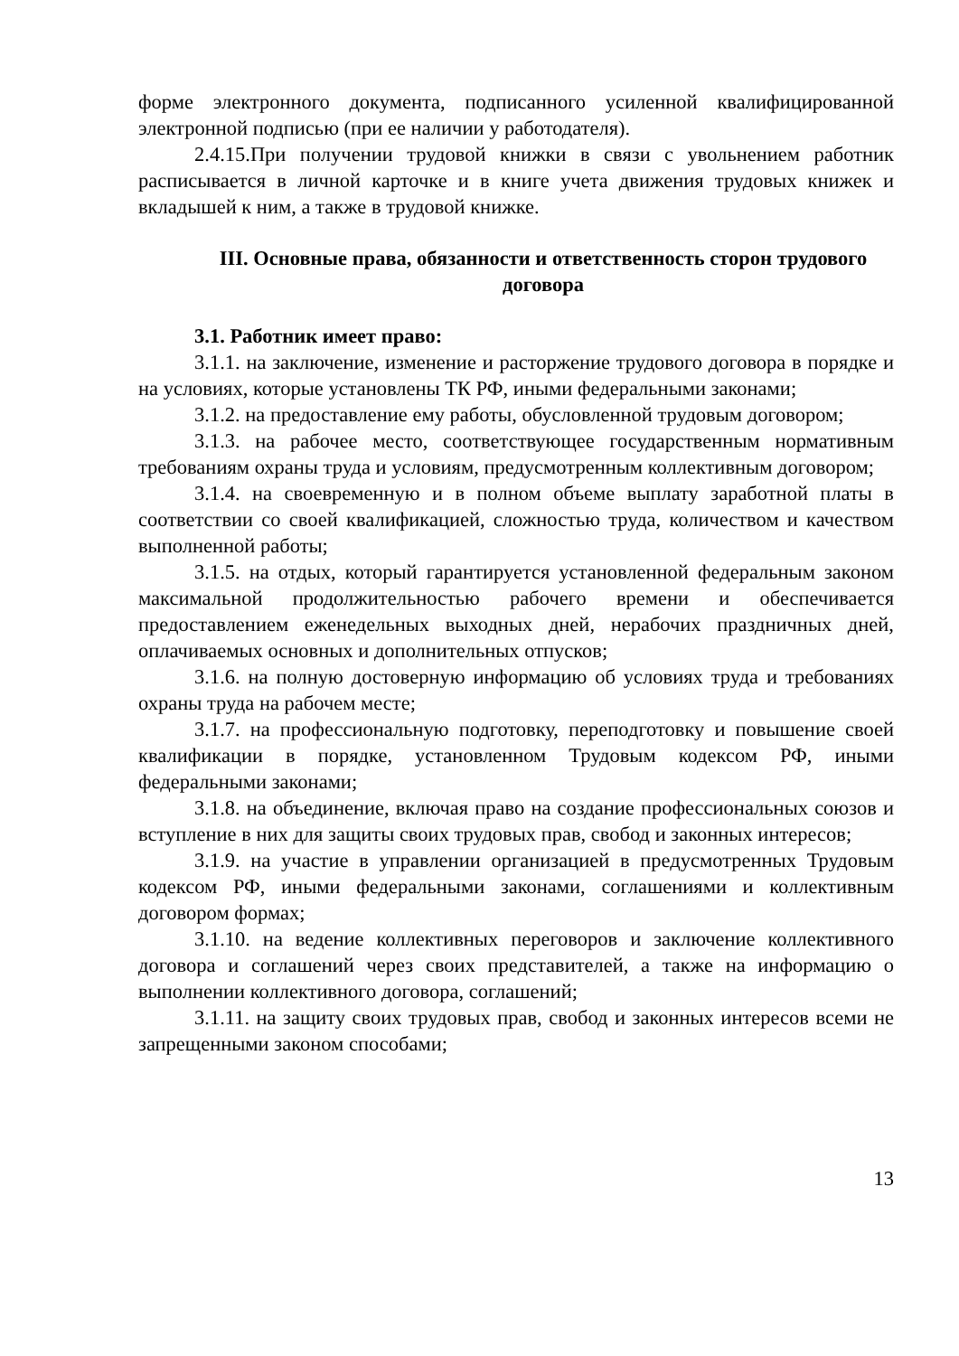форме электронного документа, подписанного усиленной квалифицированной электронной подписью (при ее наличии у работодателя).
2.4.15.При получении трудовой книжки в связи с увольнением работник расписывается в личной карточке и в книге учета движения трудовых книжек и вкладышей к ним, а также в трудовой книжке.
III. Основные права, обязанности и ответственность сторон трудового договора
3.1. Работник имеет право:
3.1.1. на заключение, изменение и расторжение трудового договора в порядке и на условиях, которые установлены ТК РФ, иными федеральными законами;
3.1.2. на предоставление ему работы, обусловленной трудовым договором;
3.1.3. на рабочее место, соответствующее государственным нормативным требованиям охраны труда и условиям, предусмотренным коллективным договором;
3.1.4. на своевременную и в полном объеме выплату заработной платы в соответствии со своей квалификацией, сложностью труда, количеством и качеством выполненной работы;
3.1.5. на отдых, который гарантируется установленной федеральным законом максимальной продолжительностью рабочего времени и обеспечивается предоставлением еженедельных выходных дней, нерабочих праздничных дней, оплачиваемых основных и дополнительных отпусков;
3.1.6. на полную достоверную информацию об условиях труда и требованиях охраны труда на рабочем месте;
3.1.7. на профессиональную подготовку, переподготовку и повышение своей квалификации в порядке, установленном Трудовым кодексом РФ, иными федеральными законами;
3.1.8. на объединение, включая право на создание профессиональных союзов и вступление в них для защиты своих трудовых прав, свобод и законных интересов;
3.1.9. на участие в управлении организацией в предусмотренных Трудовым кодексом РФ, иными федеральными законами, соглашениями и коллективным договором формах;
3.1.10. на ведение коллективных переговоров и заключение коллективного договора и соглашений через своих представителей, а также на информацию о выполнении коллективного договора, соглашений;
3.1.11. на защиту своих трудовых прав, свобод и законных интересов всеми не запрещенными законом способами;
13